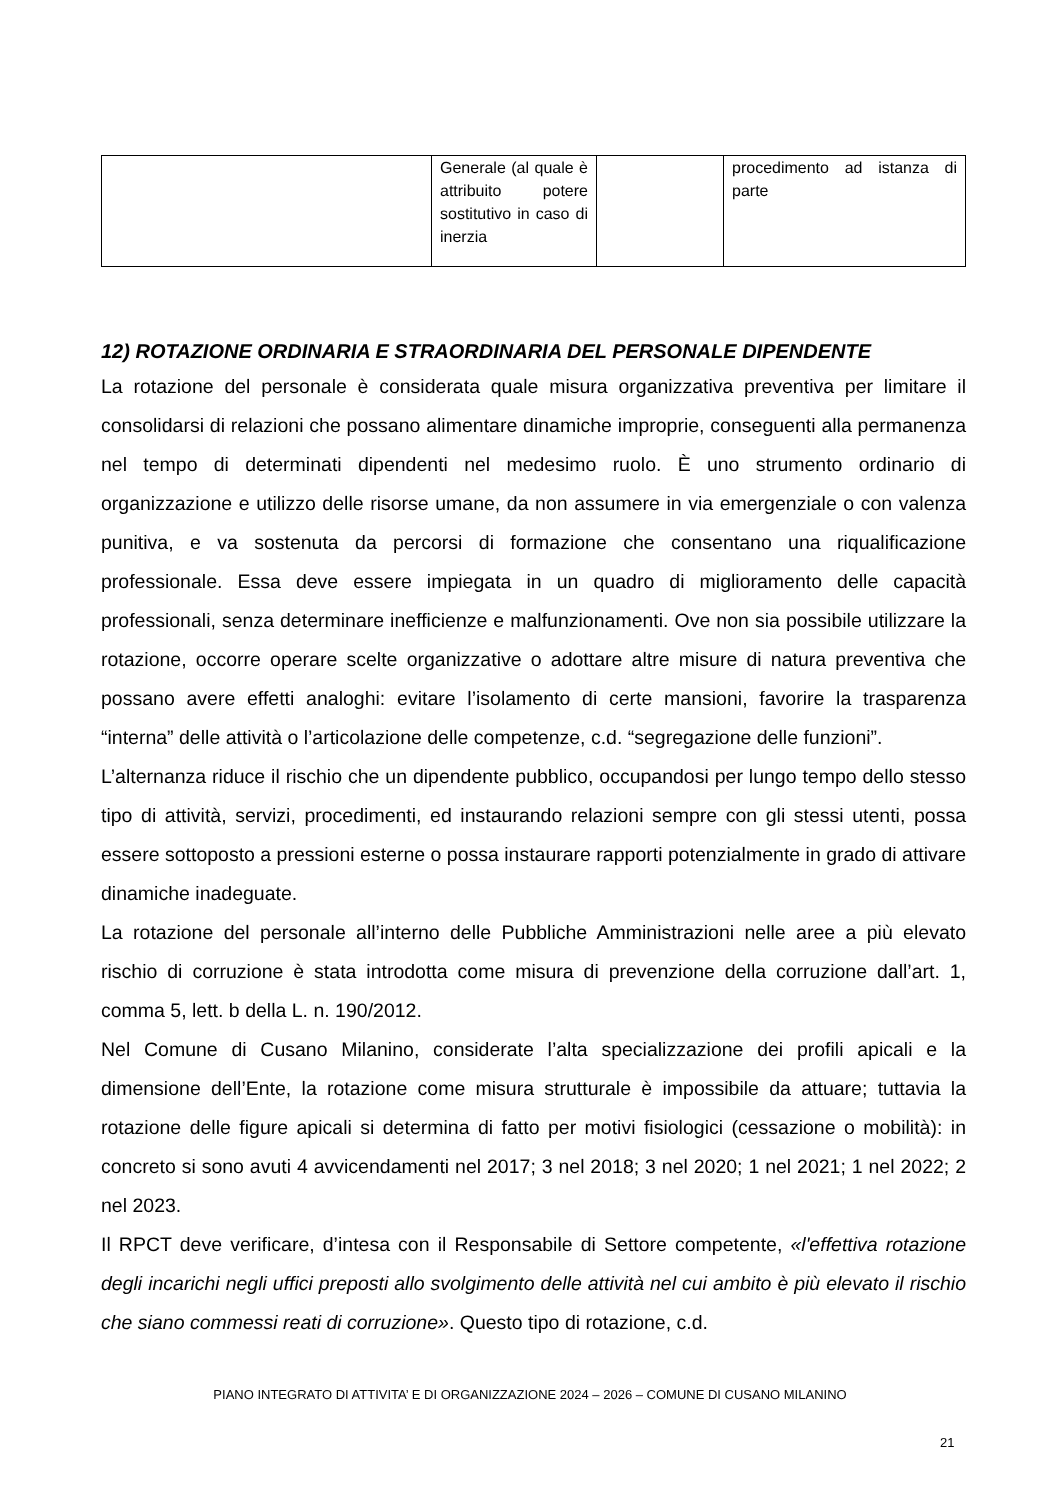| | Generale (al quale è attribuito potere sostitutivo in caso di inerzia | | procedimento ad istanza di parte |
12) ROTAZIONE ORDINARIA E STRAORDINARIA DEL PERSONALE DIPENDENTE
La rotazione del personale è considerata quale misura organizzativa preventiva per limitare il consolidarsi di relazioni che possano alimentare dinamiche improprie, conseguenti alla permanenza nel tempo di determinati dipendenti nel medesimo ruolo. È uno strumento ordinario di organizzazione e utilizzo delle risorse umane, da non assumere in via emergenziale o con valenza punitiva, e va sostenuta da percorsi di formazione che consentano una riqualificazione professionale. Essa deve essere impiegata in un quadro di miglioramento delle capacità professionali, senza determinare inefficienze e malfunzionamenti. Ove non sia possibile utilizzare la rotazione, occorre operare scelte organizzative o adottare altre misure di natura preventiva che possano avere effetti analoghi: evitare l’isolamento di certe mansioni, favorire la trasparenza “interna” delle attività o l’articolazione delle competenze, c.d. “segregazione delle funzioni”.
L’alternanza riduce il rischio che un dipendente pubblico, occupandosi per lungo tempo dello stesso tipo di attività, servizi, procedimenti, ed instaurando relazioni sempre con gli stessi utenti, possa essere sottoposto a pressioni esterne o possa instaurare rapporti potenzialmente in grado di attivare dinamiche inadeguate.
La rotazione del personale all’interno delle Pubbliche Amministrazioni nelle aree a più elevato rischio di corruzione è stata introdotta come misura di prevenzione della corruzione dall’art. 1, comma 5, lett. b della L. n. 190/2012.
Nel Comune di Cusano Milanino, considerate l’alta specializzazione dei profili apicali e la dimensione dell’Ente, la rotazione come misura strutturale è impossibile da attuare; tuttavia la rotazione delle figure apicali si determina di fatto per motivi fisiologici (cessazione o mobilità): in concreto si sono avuti 4 avvicendamenti nel 2017; 3 nel 2018; 3 nel 2020; 1 nel 2021; 1 nel 2022; 2 nel 2023.
Il RPCT deve verificare, d’intesa con il Responsabile di Settore competente, «l'effettiva rotazione degli incarichi negli uffici preposti allo svolgimento delle attività nel cui ambito è più elevato il rischio che siano commessi reati di corruzione». Questo tipo di rotazione, c.d.
PIANO INTEGRATO DI ATTIVITA’ E DI ORGANIZZAZIONE 2024 – 2026 – COMUNE DI CUSANO MILANINO
21